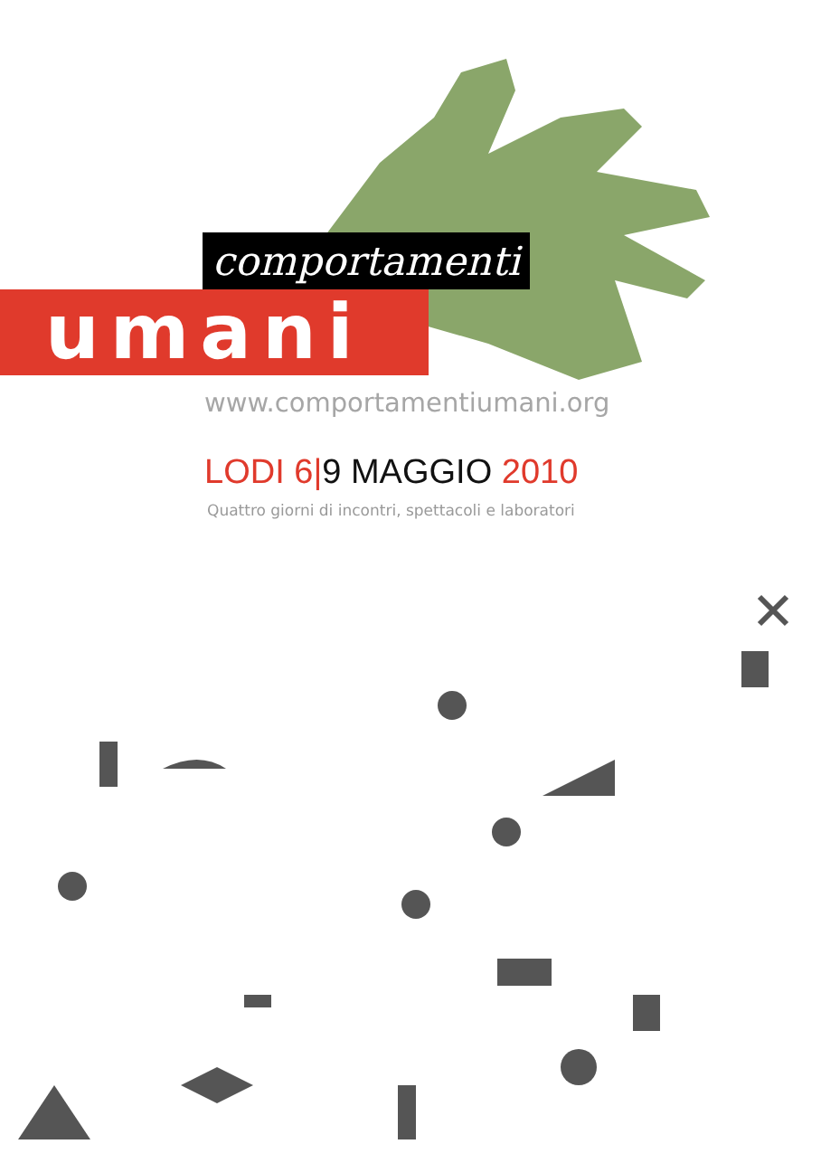comportamenti
umani
www.comportamentiumani.org
LODI 6|9 MAGGIO 2010
Quattro giorni di incontri, spettacoli e laboratori